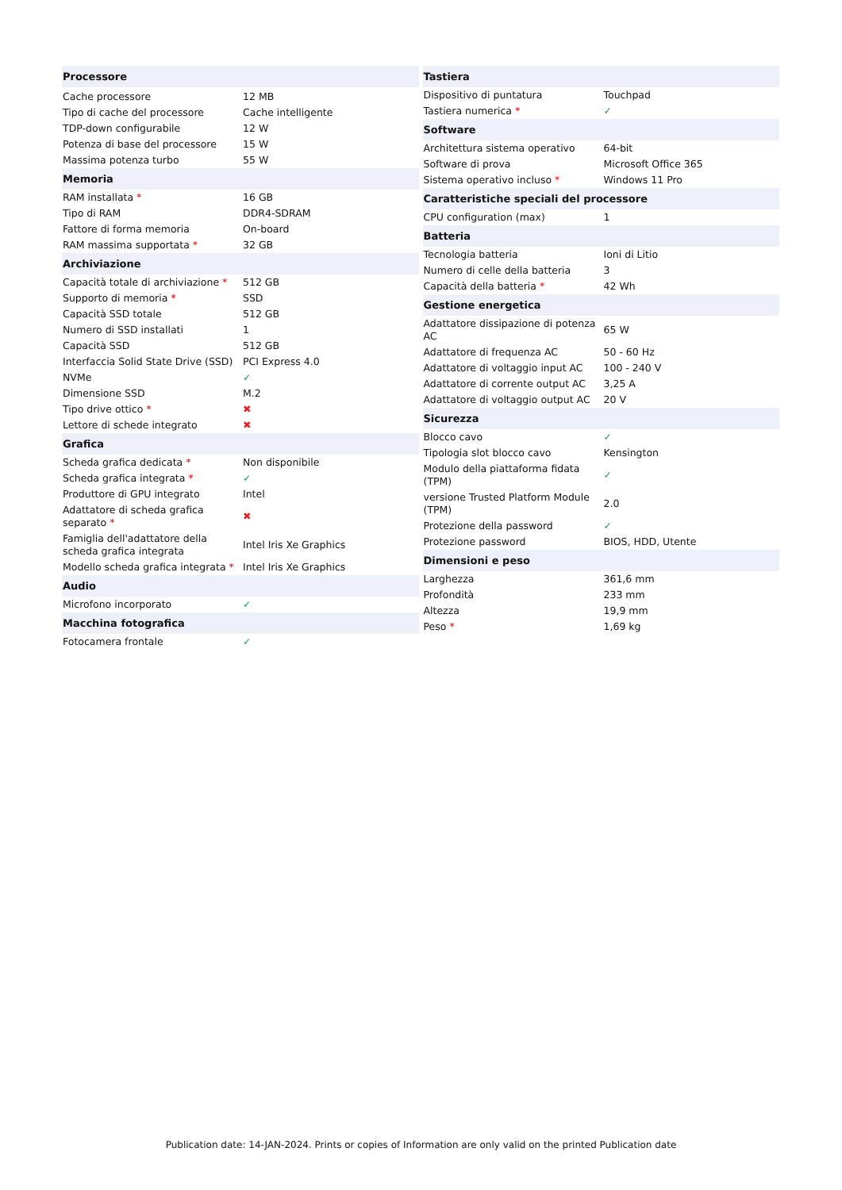| Processore | |
| --- | --- |
| Cache processore | 12 MB |
| Tipo di cache del processore | Cache intelligente |
| TDP-down configurabile | 12 W |
| Potenza di base del processore | 15 W |
| Massima potenza turbo | 55 W |
| Memoria | |
| RAM installata * | 16 GB |
| Tipo di RAM | DDR4-SDRAM |
| Fattore di forma memoria | On-board |
| RAM massima supportata * | 32 GB |
| Archiviazione | |
| Capacità totale di archiviazione * | 512 GB |
| Supporto di memoria * | SSD |
| Capacità SSD totale | 512 GB |
| Numero di SSD installati | 1 |
| Capacità SSD | 512 GB |
| Interfaccia Solid State Drive (SSD) | PCI Express 4.0 |
| NVMe | ✓ |
| Dimensione SSD | M.2 |
| Tipo drive ottico * | ✖ |
| Lettore di schede integrato | ✖ |
| Grafica | |
| Scheda grafica dedicata * | Non disponibile |
| Scheda grafica integrata * | ✓ |
| Produttore di GPU integrato | Intel |
| Adattatore di scheda grafica separato * | ✖ |
| Famiglia dell'adattatore della scheda grafica integrata | Intel Iris Xe Graphics |
| Modello scheda grafica integrata * | Intel Iris Xe Graphics |
| Audio | |
| Microfono incorporato | ✓ |
| Macchina fotografica | |
| Fotocamera frontale | ✓ |
| Tastiera | |
| --- | --- |
| Dispositivo di puntatura | Touchpad |
| Tastiera numerica * | ✓ |
| Software | |
| Architettura sistema operativo | 64-bit |
| Software di prova | Microsoft Office 365 |
| Sistema operativo incluso * | Windows 11 Pro |
| Caratteristiche speciali del processore | |
| CPU configuration (max) | 1 |
| Batteria | |
| Tecnologia batteria | Ioni di Litio |
| Numero di celle della batteria | 3 |
| Capacità della batteria * | 42 Wh |
| Gestione energetica | |
| Adattatore dissipazione di potenza AC | 65 W |
| Adattatore di frequenza AC | 50 - 60 Hz |
| Adattatore di voltaggio input AC | 100 - 240 V |
| Adattatore di corrente output AC | 3,25 A |
| Adattatore di voltaggio output AC | 20 V |
| Sicurezza | |
| Blocco cavo | ✓ |
| Tipologia slot blocco cavo | Kensington |
| Modulo della piattaforma fidata (TPM) | ✓ |
| versione Trusted Platform Module (TPM) | 2.0 |
| Protezione della password | ✓ |
| Protezione password | BIOS, HDD, Utente |
| Dimensioni e peso | |
| Larghezza | 361,6 mm |
| Profondità | 233 mm |
| Altezza | 19,9 mm |
| Peso * | 1,69 kg |
Publication date: 14-JAN-2024. Prints or copies of Information are only valid on the printed Publication date